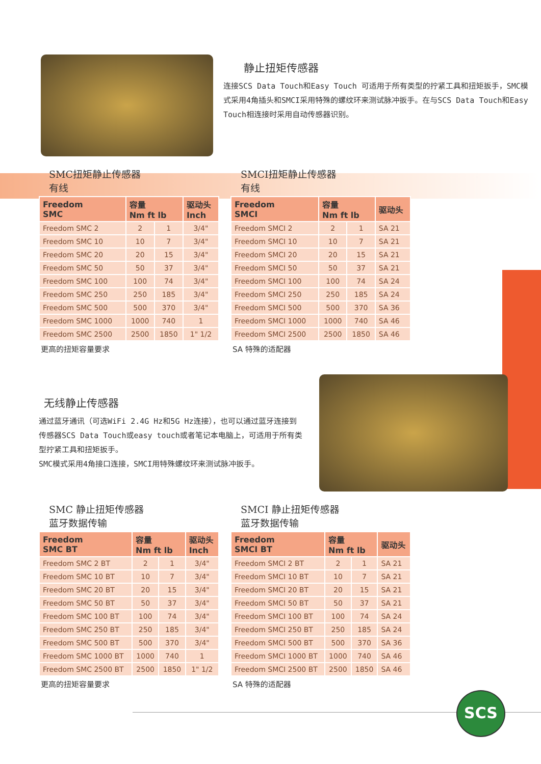静止扭矩传感器
连接SCS Data Touch和Easy Touch 可适用于所有类型的拧紧工具和扭矩扳手，SMC模式采用4角插头和SMCI采用特殊的螺纹环来测试脉冲扳手。在与SCS Data Touch和Easy Touch相连接时采用自动传感器识别。
SMC扭矩静止传感器
有线
| Freedom SMC | 容量 Nm ft lb | | 驱动头 Inch |
| --- | --- | --- | --- |
| Freedom SMC 2 | 2 | 1 | 3/4" |
| Freedom SMC 10 | 10 | 7 | 3/4" |
| Freedom SMC 20 | 20 | 15 | 3/4" |
| Freedom SMC 50 | 50 | 37 | 3/4" |
| Freedom SMC 100 | 100 | 74 | 3/4" |
| Freedom SMC 250 | 250 | 185 | 3/4" |
| Freedom SMC 500 | 500 | 370 | 3/4" |
| Freedom SMC 1000 | 1000 | 740 | 1 |
| Freedom SMC 2500 | 2500 | 1850 | 1" 1/2 |
更高的扭矩容量要求
SMCI扭矩静止传感器
有线
| Freedom SMCI | 容量 Nm ft lb | | 驱动头 |
| --- | --- | --- | --- |
| Freedom SMCI 2 | 2 | 1 | SA 21 |
| Freedom SMCI 10 | 10 | 7 | SA 21 |
| Freedom SMCI 20 | 20 | 15 | SA 21 |
| Freedom SMCI 50 | 50 | 37 | SA 21 |
| Freedom SMCI 100 | 100 | 74 | SA 24 |
| Freedom SMCI 250 | 250 | 185 | SA 24 |
| Freedom SMCI 500 | 500 | 370 | SA 36 |
| Freedom SMCI 1000 | 1000 | 740 | SA 46 |
| Freedom SMCI 2500 | 2500 | 1850 | SA 46 |
SA 特殊的适配器
无线静止传感器
通过蓝牙通讯（可选WiFi 2.4G Hz和5G Hz连接），也可以通过蓝牙连接到传感器SCS Data Touch或easy touch或者笔记本电脑上，可适用于所有类型拧紧工具和扭矩扳手。
SMC模式采用4角接口连接，SMCI用特殊螺纹环来测试脉冲扳手。
SMC 静止扭矩传感器
蓝牙数据传输
| Freedom SMC BT | 容量 Nm ft lb | | 驱动头 Inch |
| --- | --- | --- | --- |
| Freedom SMC 2 BT | 2 | 1 | 3/4" |
| Freedom SMC 10 BT | 10 | 7 | 3/4" |
| Freedom SMC 20 BT | 20 | 15 | 3/4" |
| Freedom SMC 50 BT | 50 | 37 | 3/4" |
| Freedom SMC 100 BT | 100 | 74 | 3/4" |
| Freedom SMC 250 BT | 250 | 185 | 3/4" |
| Freedom SMC 500 BT | 500 | 370 | 3/4" |
| Freedom SMC 1000 BT | 1000 | 740 | 1 |
| Freedom SMC 2500 BT | 2500 | 1850 | 1" 1/2 |
更高的扭矩容量要求
SMCI 静止扭矩传感器
蓝牙数据传输
| Freedom SMCI BT | 容量 Nm ft lb | | 驱动头 |
| --- | --- | --- | --- |
| Freedom SMCI 2 BT | 2 | 1 | SA 21 |
| Freedom SMCI 10 BT | 10 | 7 | SA 21 |
| Freedom SMCI 20 BT | 20 | 15 | SA 21 |
| Freedom SMCI 50 BT | 50 | 37 | SA 21 |
| Freedom SMCI 100 BT | 100 | 74 | SA 24 |
| Freedom SMCI 250 BT | 250 | 185 | SA 24 |
| Freedom SMCI 500 BT | 500 | 370 | SA 36 |
| Freedom SMCI 1000 BT | 1000 | 740 | SA 46 |
| Freedom SMCI 2500 BT | 2500 | 1850 | SA 46 |
SA 特殊的适配器
SCS